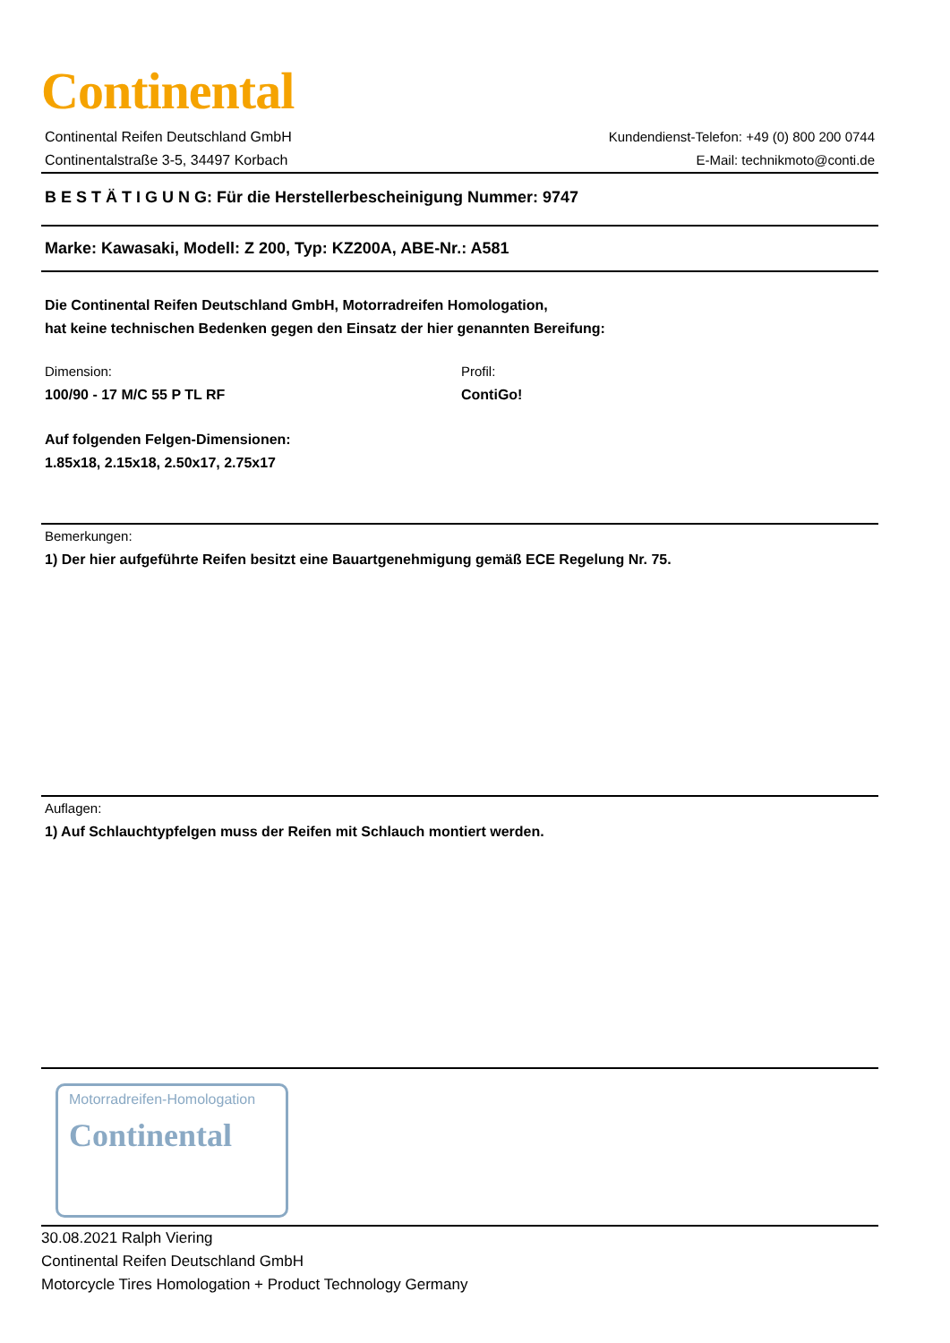Continental
Continental Reifen Deutschland GmbH
Continentalstraße 3-5, 34497 Korbach
Kundendienst-Telefon: +49 (0) 800 200 0744
E-Mail: technikmoto@conti.de
B E S T Ä T I G U N G: Für die Herstellerbescheinigung Nummer: 9747
Marke: Kawasaki, Modell: Z 200, Typ: KZ200A, ABE-Nr.: A581
Die Continental Reifen Deutschland GmbH, Motorradreifen Homologation,
hat keine technischen Bedenken gegen den Einsatz der hier genannten Bereifung:
Dimension:
100/90 - 17 M/C 55 P TL RF
Profil:
ContiGo!
Auf folgenden Felgen-Dimensionen:
1.85x18, 2.15x18, 2.50x17, 2.75x17
Bemerkungen:
1) Der hier aufgeführte Reifen besitzt eine Bauartgenehmigung gemäß ECE Regelung Nr. 75.
Auflagen:
1) Auf Schlauchtypfelgen muss der Reifen mit Schlauch montiert werden.
Motorradreifen-Homologation
Continental
30.08.2021 Ralph Viering
Continental Reifen Deutschland GmbH
Motorcycle Tires Homologation + Product Technology Germany